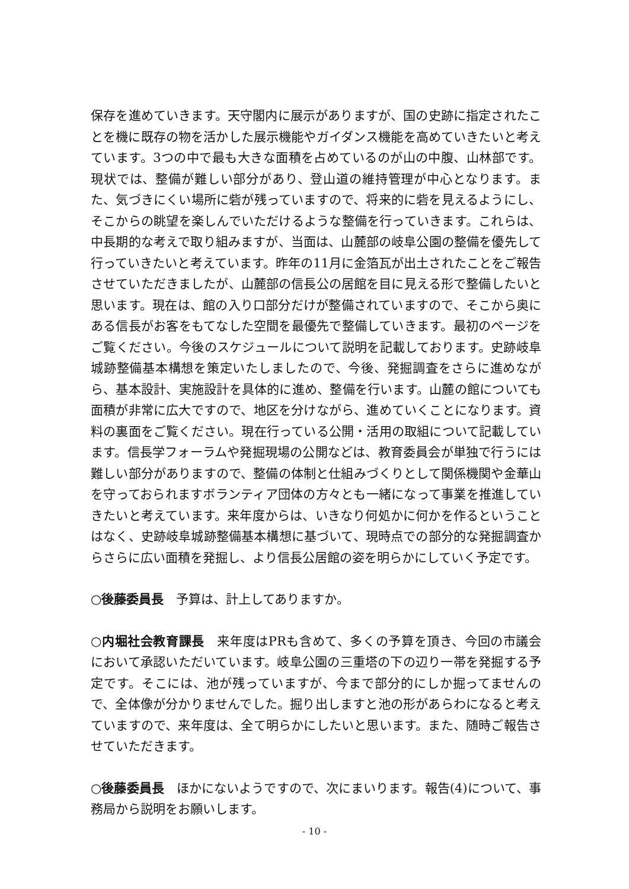保存を進めていきます。天守閣内に展示がありますが、国の史跡に指定されたことを機に既存の物を活かした展示機能やガイダンス機能を高めていきたいと考えています。3つの中で最も大きな面積を占めているのが山の中腹、山林部です。現状では、整備が難しい部分があり、登山道の維持管理が中心となります。また、気づきにくい場所に砦が残っていますので、将来的に砦を見えるようにし、そこからの眺望を楽しんでいただけるような整備を行っていきます。これらは、中長期的な考えで取り組みますが、当面は、山麓部の岐阜公園の整備を優先して行っていきたいと考えています。昨年の11月に金箔瓦が出土されたことをご報告させていただきましたが、山麓部の信長公の居館を目に見える形で整備したいと思います。現在は、館の入り口部分だけが整備されていますので、そこから奥にある信長がお客をもてなした空間を最優先で整備していきます。最初のページをご覧ください。今後のスケジュールについて説明を記載しております。史跡岐阜城跡整備基本構想を策定いたしましたので、今後、発掘調査をさらに進めながら、基本設計、実施設計を具体的に進め、整備を行います。山麓の館についても面積が非常に広大ですので、地区を分けながら、進めていくことになります。資料の裏面をご覧ください。現在行っている公開・活用の取組について記載しています。信長学フォーラムや発掘現場の公開などは、教育委員会が単独で行うには難しい部分がありますので、整備の体制と仕組みづくりとして関係機関や金華山を守っておられますボランティア団体の方々とも一緒になって事業を推進していきたいと考えています。来年度からは、いきなり何処かに何かを作るということはなく、史跡岐阜城跡整備基本構想に基づいて、現時点での部分的な発掘調査からさらに広い面積を発掘し、より信長公居館の姿を明らかにしていく予定です。
○後藤委員長　予算は、計上してありますか。
○内堀社会教育課長　来年度はPRも含めて、多くの予算を頂き、今回の市議会において承認いただいています。岐阜公園の三重塔の下の辺り一帯を発掘する予定です。そこには、池が残っていますが、今まで部分的にしか掘ってませんので、全体像が分かりませんでした。掘り出しますと池の形があらわになると考えていますので、来年度は、全て明らかにしたいと思います。また、随時ご報告させていただきます。
○後藤委員長　ほかにないようですので、次にまいります。報告(4)について、事務局から説明をお願いします。
- 10 -